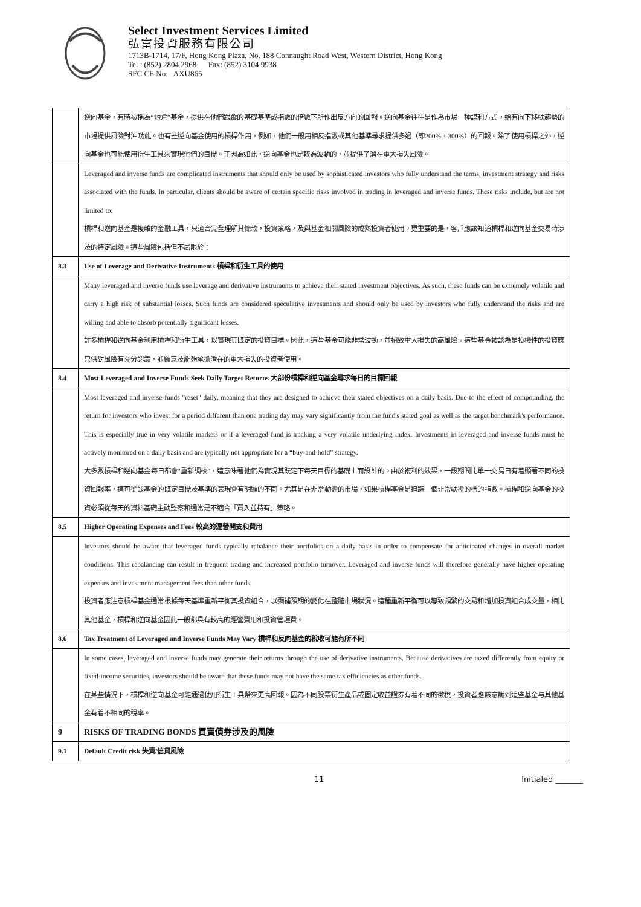Select Investment Services Limited
弘富投資服務有限公司
1713B-1714, 17/F, Hong Kong Plaza, No. 188 Connaught Road West, Western District, Hong Kong
Tel : (852) 2804 2968 Fax: (852) 3104 9938
SFC CE No: AXU865
| | 逆向基金，有時被稱為“短倉”基金，提供在他們跟蹤的基礎基準或指數的倍數下所作出反方向的回報。逆向基金往往是作為市場一種謀利方式，給有向下移動趨勢的市場提供風險對沖功能。也有些逆向基金使用的槓桿作用，例如，他們一般用相反指數或其他基準尋求提供多過（即200%，300%）的回報。除了使用槓桿之外，逆向基金也可能使用衍生工具來實現他們的目標。正因為如此，逆向基金也是較為波動的，並提供了潛在重大損失風險。 |
| | Leveraged and inverse funds are complicated instruments that should only be used by sophisticated investors who fully understand the terms, investment strategy and risks associated with the funds. In particular, clients should be aware of certain specific risks involved in trading in leveraged and inverse funds. These risks include, but are not limited to: 槓桿和逆向基金是複雜的金融工具，只適合完全理解其條款，投資策略，及與基金相關風險的成熟投資者使用。更重要的是，客戶應該知道槓桿和逆向基金交易時涉及的特定風險。這些風險包括但不局限於： |
| 8.3 | Use of Leverage and Derivative Instruments 槓桿和衍生工具的使用 |
| | Many leveraged and inverse funds use leverage and derivative instruments to achieve their stated investment objectives. As such, these funds can be extremely volatile and carry a high risk of substantial losses. Such funds are considered speculative investments and should only be used by investors who fully understand the risks and are willing and able to absorb potentially significant losses. 許多槓桿和逆向基金利用槓桿和衍生工具，以實現其既定的投資目標。因此，這些基金可能非常波動，並招致重大損失的高風險。這些基金被認為是投機性的投資應只供對風險有充分認識，並願意及能夠承擔潛在的重大損失的投資者使用。 |
| 8.4 | Most Leveraged and Inverse Funds Seek Daily Target Returns 大部份槓桿和逆向基金尋求每日的目標回報 |
| | Most leveraged and inverse funds "reset" daily, meaning that they are designed to achieve their stated objectives on a daily basis. Due to the effect of compounding, the return for investors who invest for a period different than one trading day may vary significantly from the fund's stated goal as well as the target benchmark's performance. This is especially true in very volatile markets or if a leveraged fund is tracking a very volatile underlying index. Investments in leveraged and inverse funds must be actively monitored on a daily basis and are typically not appropriate for a “buy-and-hold” strategy. 大多數槓桿和逆向基金每日都會“重新調校”，這意味著他們為實現其既定下每天目標的基礎上而設計的。由於複利的效果，一段期間比單一交易日有着顯著不同的投資回報率，這可從該基金的既定目標及基準的表現會有明顯的不同。尤其是在非常動盪的市場，如果槓桿基金是追踪一個非常動盪的標的指數。槓桿和逆向基金的投資必須從每天的資料基礎主動監察和通常是不適合「買入並持有」策略。 |
| 8.5 | Higher Operating Expenses and Fees 較高的運營開支和費用 |
| | Investors should be aware that leveraged funds typically rebalance their portfolios on a daily basis in order to compensate for anticipated changes in overall market conditions. This rebalancing can result in frequent trading and increased portfolio turnover. Leveraged and inverse funds will therefore generally have higher operating expenses and investment management fees than other funds. 投資者應注意槓桿基金通常根據每天基準重新平衡其投資組合，以彌補預期的變化在整體市場狀況。這種重新平衡可以導致頻繁的交易和增加投資組合成交量，相比其他基金，槓桿和逆向基金因此一般都具有較高的經營費用和投資管理費。 |
| 8.6 | Tax Treatment of Leveraged and Inverse Funds May Vary 槓桿和反向基金的稅收可能有所不同 |
| | In some cases, leveraged and inverse funds may generate their returns through the use of derivative instruments. Because derivatives are taxed differently from equity or fixed-income securities, investors should be aware that these funds may not have the same tax efficiencies as other funds. 在某些情況下，槓桿和逆向基金可能通過使用衍生工具帶來更高回報。因為不同股票衍生產品或固定收益證券有着不同的徵稅，投資者應該意識到這些基金与其他基金有着不相同的稅率。 |
| 9 | RISKS OF TRADING BONDS 買賣債券涉及的風險 |
| 9.1 | Default Credit risk 失責/信貸風險 |
11 Initialed _______